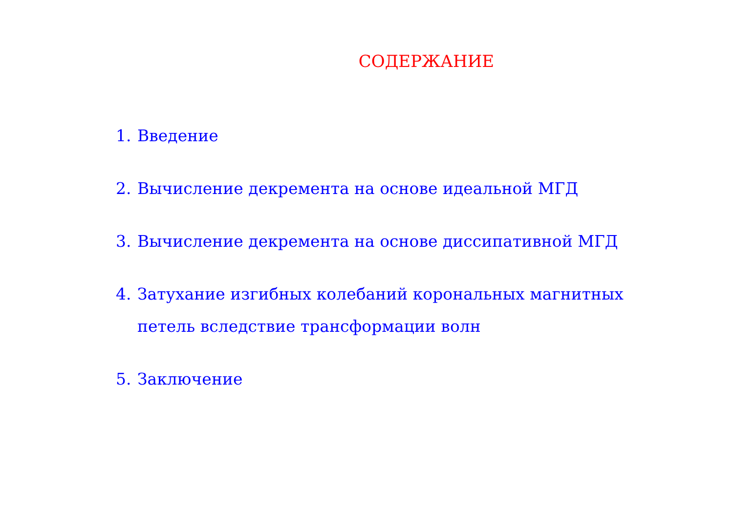СОДЕРЖАНИЕ
1. Введение
2. Вычисление декремента на основе идеальной МГД
3. Вычисление декремента на основе диссипативной МГД
4. Затухание изгибных колебаний корональных магнитных петель вследствие трансформации волн
5. Заключение